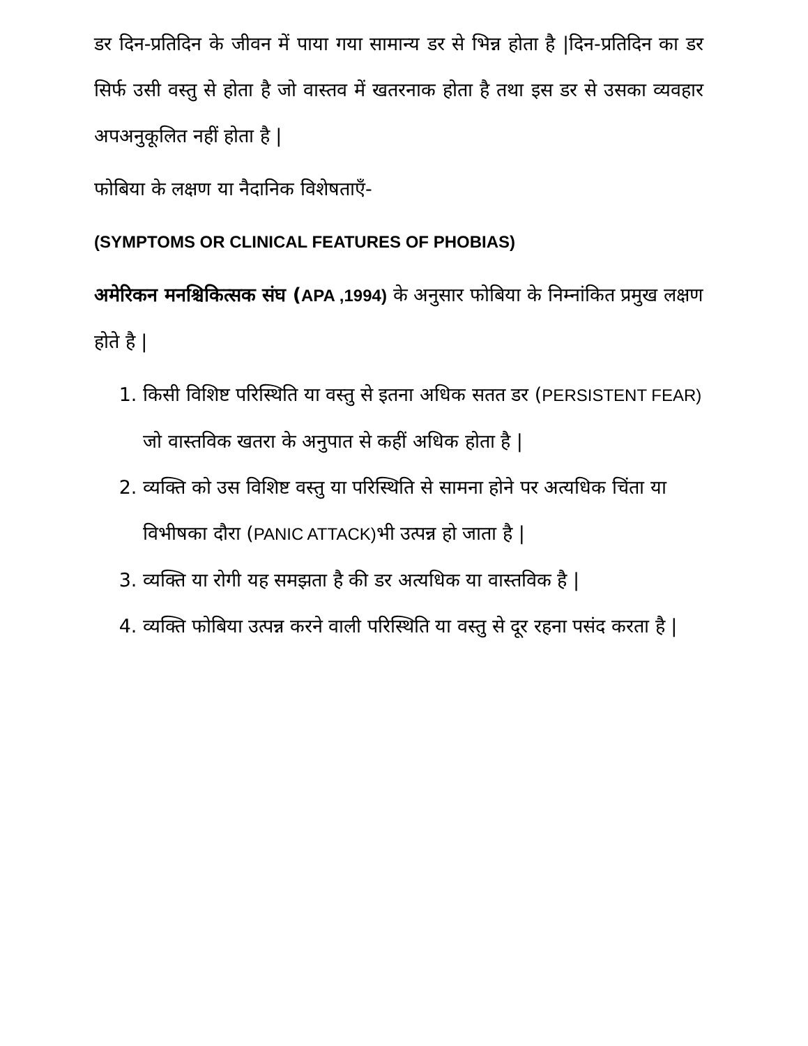डर दिन-प्रतिदिन के जीवन में पाया गया सामान्य डर से भिन्न होता है |दिन-प्रतिदिन का डर सिर्फ उसी वस्तु से होता है जो वास्तव में खतरनाक होता है तथा इस डर से उसका व्यवहार अपअनुकूलित नहीं होता है |
फोबिया के लक्षण या नैदानिक विशेषताएँ-
(SYMPTOMS OR CLINICAL FEATURES OF PHOBIAS)
अमेरिकन मनश्चिकित्सक संघ (APA ,1994) के अनुसार फोबिया के निम्नांकित प्रमुख लक्षण होते है |
1. किसी विशिष्ट परिस्थिति या वस्तु से इतना अधिक सतत डर (PERSISTENT FEAR) जो वास्तविक खतरा के अनुपात से कहीं अधिक होता है |
2. व्यक्ति को उस विशिष्ट वस्तु या परिस्थिति से सामना होने पर अत्यधिक चिंता या विभीषका दौरा (PANIC ATTACK) भी उत्पन्न हो जाता है |
3. व्यक्ति या रोगी यह समझता है की डर अत्यधिक या वास्तविक है |
4. व्यक्ति फोबिया उत्पन्न करने वाली परिस्थिति या वस्तु से दूर रहना पसंद करता है |